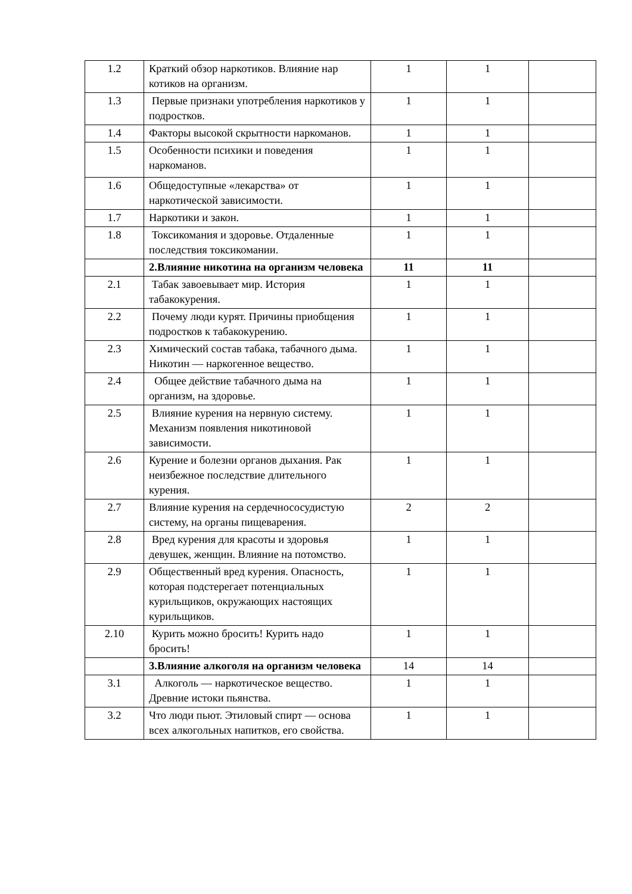| 1.2 | Краткий обзор наркотиков. Влияние нар котиков на организм. | 1 | 1 | |
| 1.3 | Первые признаки употребления наркотиков у подростков. | 1 | 1 | |
| 1.4 | Факторы высокой скрытности наркоманов. | 1 | 1 | |
| 1.5 | Особенности психики и поведения наркоманов. | 1 | 1 | |
| 1.6 | Общедоступные «лекарства» от наркотической зависимости. | 1 | 1 | |
| 1.7 | Наркотики и закон. | 1 | 1 | |
| 1.8 | Токсикомания и здоровье. Отдаленные последствия токсикомании. | 1 | 1 | |
| | 2.Влияние никотина на организм человека | 11 | 11 | |
| 2.1 | Табак завоевывает мир. История табакокурения. | 1 | 1 | |
| 2.2 | Почему люди курят. Причины приобщения подростков к табакокурению. | 1 | 1 | |
| 2.3 | Химический состав табака, табачного дыма. Никотин — наркогенное вещество. | 1 | 1 | |
| 2.4 | Общее действие табачного дыма на организм, на здоровье. | 1 | 1 | |
| 2.5 | Влияние курения на нервную систему. Механизм появления никотиновой зависимости. | 1 | 1 | |
| 2.6 | Курение и болезни органов дыхания. Рак неизбежное последствие длительного курения. | 1 | 1 | |
| 2.7 | Влияние курения на сердечнососудистую систему, на органы пищеварения. | 2 | 2 | |
| 2.8 | Вред курения для красоты и здоровья девушек, женщин. Влияние на потомство. | 1 | 1 | |
| 2.9 | Общественный вред курения. Опасность, которая подстерегает потенциальных курильщиков, окружающих настоящих курильщиков. | 1 | 1 | |
| 2.10 | Курить можно бросить! Курить надо бросить! | 1 | 1 | |
| | 3.Влияние алкоголя на организм человека | 14 | 14 | |
| 3.1 | Алкоголь — наркотическое вещество. Древние истоки пьянства. | 1 | 1 | |
| 3.2 | Что люди пьют. Этиловый спирт — основа всех алкогольных напитков, его свойства. | 1 | 1 | |